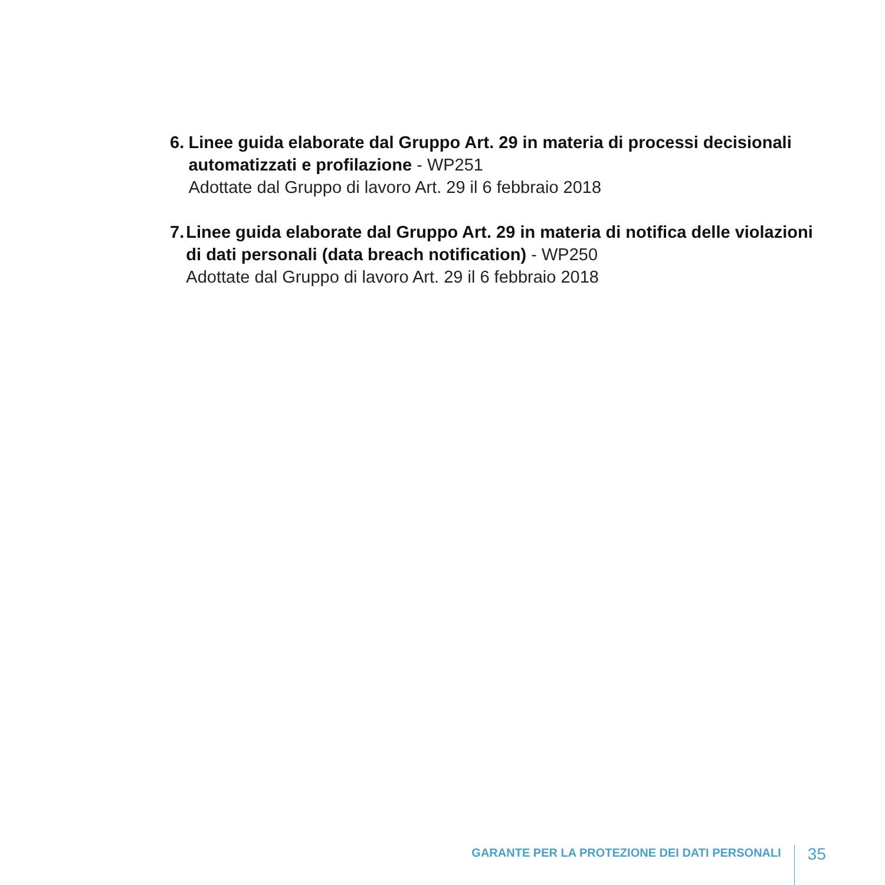6. Linee guida elaborate dal Gruppo Art. 29 in materia di processi decisionali automatizzati e profilazione - WP251
Adottate dal Gruppo di lavoro Art. 29 il 6 febbraio 2018
7. Linee guida elaborate dal Gruppo Art. 29 in materia di notifica delle violazioni di dati personali (data breach notification) - WP250
Adottate dal Gruppo di lavoro Art. 29 il 6 febbraio 2018
GARANTE PER LA PROTEZIONE DEI DATI PERSONALI
35